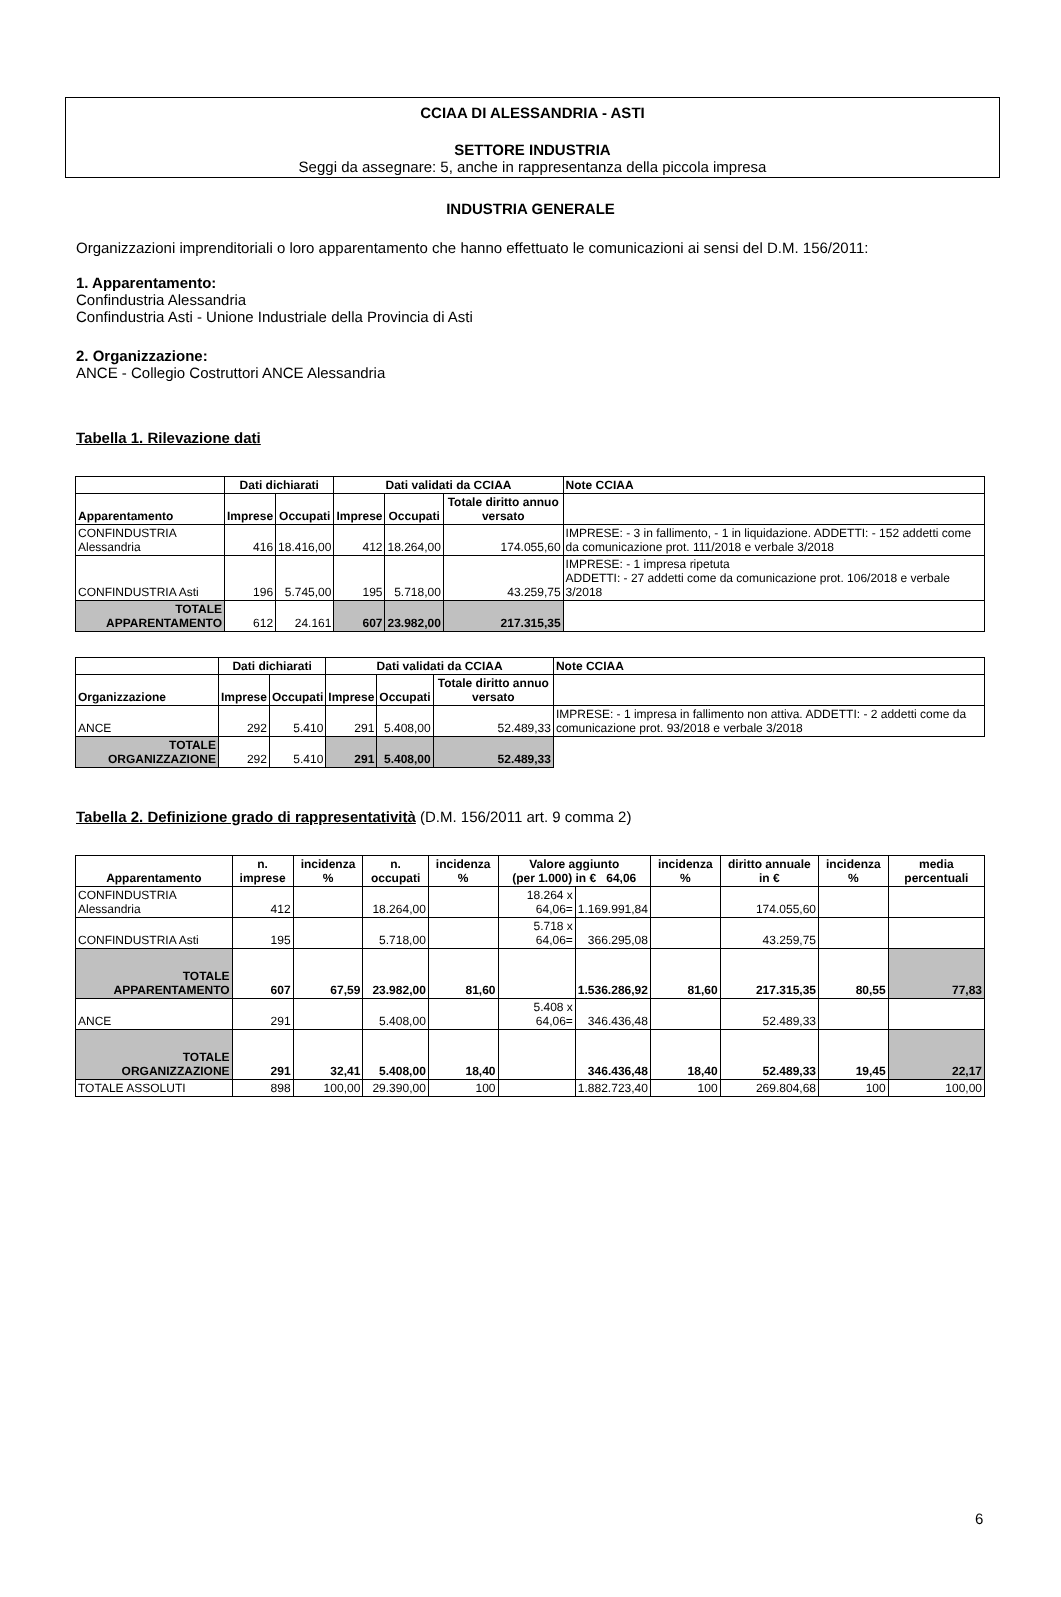CCIAA DI ALESSANDRIA - ASTI
SETTORE INDUSTRIA
Seggi da assegnare: 5, anche in rappresentanza della piccola impresa
INDUSTRIA GENERALE
Organizzazioni imprenditoriali o loro apparentamento che hanno effettuato le comunicazioni ai sensi del D.M. 156/2011:
1. Apparentamento:
Confindustria Alessandria
Confindustria Asti - Unione Industriale della Provincia di Asti
2. Organizzazione:
ANCE - Collegio Costruttori ANCE Alessandria
Tabella 1. Rilevazione dati
| | Dati dichiarati | | Dati validati da CCIAA | | | Note CCIAA |
| --- | --- | --- | --- | --- | --- | --- |
| Apparentamento | Imprese | Occupati | Imprese | Occupati | Totale diritto annuo versato | |
| CONFINDUSTRIA Alessandria | 416 | 18.416,00 | 412 | 18.264,00 | 174.055,60 | IMPRESE: - 3 in fallimento, - 1 in liquidazione. ADDETTI: - 152 addetti come da comunicazione prot. 111/2018 e verbale 3/2018 |
| CONFINDUSTRIA Asti | 196 | 5.745,00 | 195 | 5.718,00 | 43.259,75 | IMPRESE: - 1 impresa ripetuta ADDETTI: - 27 addetti come da comunicazione prot. 106/2018 e verbale 3/2018 |
| TOTALE APPARENTAMENTO | 612 | 24.161 | 607 | 23.982,00 | 217.315,35 | |
| | Dati dichiarati | | Dati validati da CCIAA | | | Note CCIAA |
| --- | --- | --- | --- | --- | --- | --- |
| Organizzazione | Imprese | Occupati | Imprese | Occupati | Totale diritto annuo versato | |
| ANCE | 292 | 5.410 | 291 | 5.408,00 | 52.489,33 | IMPRESE: - 1 impresa in fallimento non attiva. ADDETTI: - 2 addetti come da comunicazione prot. 93/2018 e verbale 3/2018 |
| TOTALE ORGANIZZAZIONE | 292 | 5.410 | 291 | 5.408,00 | 52.489,33 | |
Tabella 2. Definizione grado di rappresentatività (D.M. 156/2011 art. 9 comma 2)
| Apparentamento | n. imprese | incidenza % | n. occupati | incidenza % | Valore aggiunto (per 1.000) in € 64,06 | | incidenza % | diritto annuale in € | incidenza % | media percentuali |
| --- | --- | --- | --- | --- | --- | --- | --- | --- | --- | --- |
| CONFINDUSTRIA Alessandria | 412 | | 18.264,00 | | 18.264 x 64,06= | 1.169.991,84 | | 174.055,60 | | |
| CONFINDUSTRIA Asti | 195 | | 5.718,00 | | 5.718 x 64,06= | 366.295,08 | | 43.259,75 | | |
| TOTALE APPARENTAMENTO | 607 | 67,59 | 23.982,00 | 81,60 | | 1.536.286,92 | 81,60 | 217.315,35 | 80,55 | 77,83 |
| ANCE | 291 | | 5.408,00 | | 5.408 x 64,06= | 346.436,48 | | 52.489,33 | | |
| TOTALE ORGANIZZAZIONE | 291 | 32,41 | 5.408,00 | 18,40 | | 346.436,48 | 18,40 | 52.489,33 | 19,45 | 22,17 |
| TOTALE ASSOLUTI | 898 | 100,00 | 29.390,00 | 100 | | 1.882.723,40 | 100 | 269.804,68 | 100 | 100,00 |
6